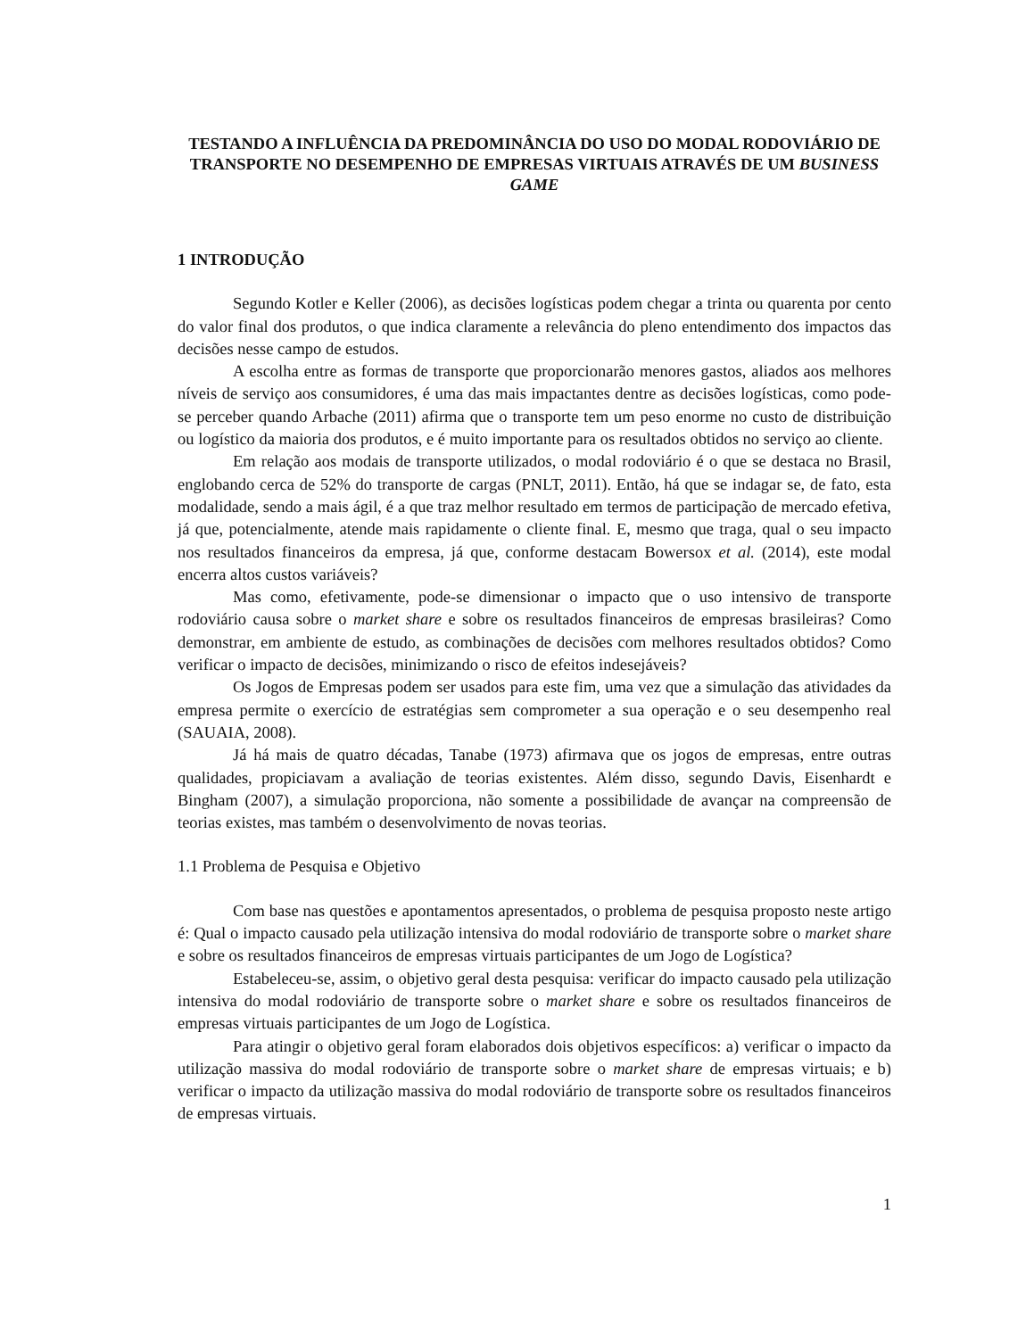TESTANDO A INFLUÊNCIA DA PREDOMINÂNCIA DO USO DO MODAL RODOVIÁRIO DE TRANSPORTE NO DESEMPENHO DE EMPRESAS VIRTUAIS ATRAVÉS DE UM BUSINESS GAME
1 INTRODUÇÃO
Segundo Kotler e Keller (2006), as decisões logísticas podem chegar a trinta ou quarenta por cento do valor final dos produtos, o que indica claramente a relevância do pleno entendimento dos impactos das decisões nesse campo de estudos.
A escolha entre as formas de transporte que proporcionarão menores gastos, aliados aos melhores níveis de serviço aos consumidores, é uma das mais impactantes dentre as decisões logísticas, como pode-se perceber quando Arbache (2011) afirma que o transporte tem um peso enorme no custo de distribuição ou logístico da maioria dos produtos, e é muito importante para os resultados obtidos no serviço ao cliente.
Em relação aos modais de transporte utilizados, o modal rodoviário é o que se destaca no Brasil, englobando cerca de 52% do transporte de cargas (PNLT, 2011). Então, há que se indagar se, de fato, esta modalidade, sendo a mais ágil, é a que traz melhor resultado em termos de participação de mercado efetiva, já que, potencialmente, atende mais rapidamente o cliente final. E, mesmo que traga, qual o seu impacto nos resultados financeiros da empresa, já que, conforme destacam Bowersox et al. (2014), este modal encerra altos custos variáveis?
Mas como, efetivamente, pode-se dimensionar o impacto que o uso intensivo de transporte rodoviário causa sobre o market share e sobre os resultados financeiros de empresas brasileiras? Como demonstrar, em ambiente de estudo, as combinações de decisões com melhores resultados obtidos? Como verificar o impacto de decisões, minimizando o risco de efeitos indesejáveis?
Os Jogos de Empresas podem ser usados para este fim, uma vez que a simulação das atividades da empresa permite o exercício de estratégias sem comprometer a sua operação e o seu desempenho real (SAUAIA, 2008).
Já há mais de quatro décadas, Tanabe (1973) afirmava que os jogos de empresas, entre outras qualidades, propiciavam a avaliação de teorias existentes. Além disso, segundo Davis, Eisenhardt e Bingham (2007), a simulação proporciona, não somente a possibilidade de avançar na compreensão de teorias existes, mas também o desenvolvimento de novas teorias.
1.1 Problema de Pesquisa e Objetivo
Com base nas questões e apontamentos apresentados, o problema de pesquisa proposto neste artigo é: Qual o impacto causado pela utilização intensiva do modal rodoviário de transporte sobre o market share e sobre os resultados financeiros de empresas virtuais participantes de um Jogo de Logística?
Estabeleceu-se, assim, o objetivo geral desta pesquisa: verificar do impacto causado pela utilização intensiva do modal rodoviário de transporte sobre o market share e sobre os resultados financeiros de empresas virtuais participantes de um Jogo de Logística.
Para atingir o objetivo geral foram elaborados dois objetivos específicos: a) verificar o impacto da utilização massiva do modal rodoviário de transporte sobre o market share de empresas virtuais; e b) verificar o impacto da utilização massiva do modal rodoviário de transporte sobre os resultados financeiros de empresas virtuais.
1